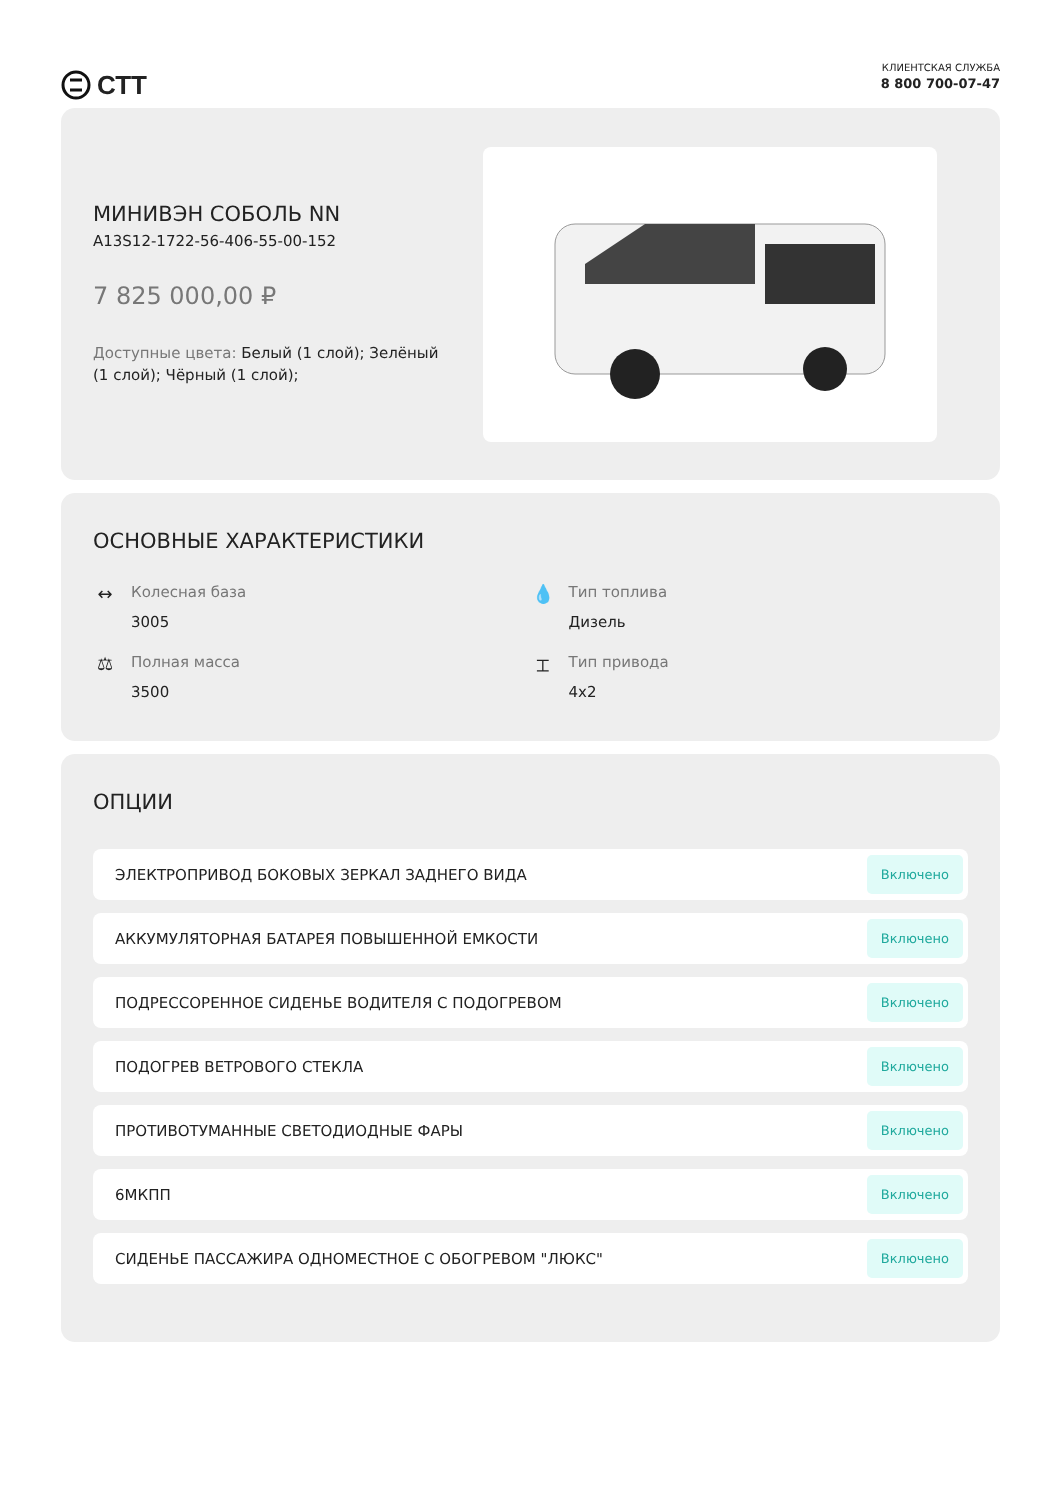СТТ
КЛИЕНТСКАЯ СЛУЖБА
8 800 700-07-47
МИНИВЭН СОБОЛЬ NN
A13S12-1722-56-406-55-00-152
7 825 000,00 ₽
Доступные цвета: Белый (1 слой); Зелёный (1 слой); Чёрный (1 слой);
ОСНОВНЫЕ ХАРАКТЕРИСТИКИ
↔
Колесная база
3005
💧
Тип топлива
Дизель
⚖
Полная масса
3500
⌶
Тип привода
4x2
ОПЦИИ
ЭЛЕКТРОПРИВОД БОКОВЫХ ЗЕРКАЛ ЗАДНЕГО ВИДА Включено
АККУМУЛЯТОРНАЯ БАТАРЕЯ ПОВЫШЕННОЙ ЕМКОСТИ Включено
ПОДРЕССОРЕННОЕ СИДЕНЬЕ ВОДИТЕЛЯ С ПОДОГРЕВОМ Включено
ПОДОГРЕВ ВЕТРОВОГО СТЕКЛА Включено
ПРОТИВОТУМАННЫЕ СВЕТОДИОДНЫЕ ФАРЫ Включено
6МКПП Включено
СИДЕНЬЕ ПАССАЖИРА ОДНОМЕСТНОЕ С ОБОГРЕВОМ "ЛЮКС" Включено